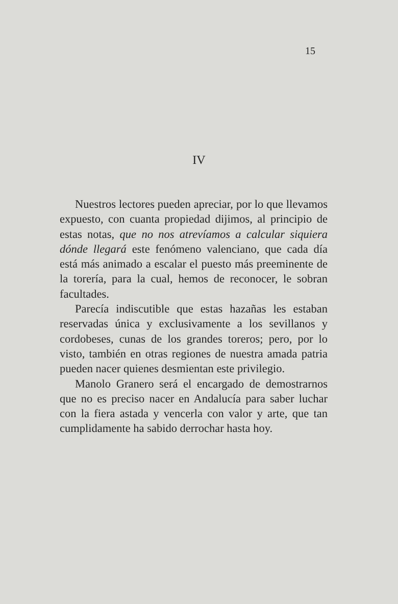15
IV
Nuestros lectores pueden apreciar, por lo que llevamos expuesto, con cuanta propiedad dijimos, al principio de estas notas, que no nos atrevíamos a calcular siquiera dónde llegará este fenómeno valenciano, que cada día está más animado a escalar el puesto más preeminente de la torería, para la cual, hemos de reconocer, le sobran facultades.
Parecía indiscutible que estas hazañas les estaban reservadas única y exclusivamente a los sevillanos y cordobeses, cunas de los grandes toreros; pero, por lo visto, también en otras regiones de nuestra amada patria pueden nacer quienes desmientan este privilegio.
Manolo Granero será el encargado de demostrarnos que no es preciso nacer en Andalucía para saber luchar con la fiera astada y vencerla con valor y arte, que tan cumplidamente ha sabido derrochar hasta hoy.